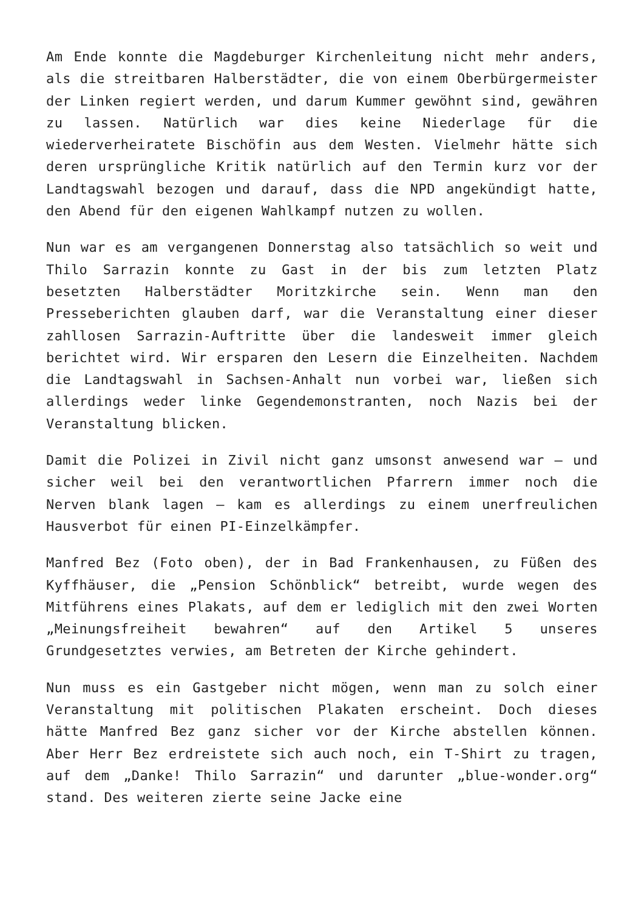Am Ende konnte die Magdeburger Kirchenleitung nicht mehr anders, als die streitbaren Halberstädter, die von einem Oberbürgermeister der Linken regiert werden, und darum Kummer gewöhnt sind, gewähren zu lassen. Natürlich war dies keine Niederlage für die wiederverheiratete Bischöfin aus dem Westen. Vielmehr hätte sich deren ursprüngliche Kritik natürlich auf den Termin kurz vor der Landtagswahl bezogen und darauf, dass die NPD angekündigt hatte, den Abend für den eigenen Wahlkampf nutzen zu wollen.
Nun war es am vergangenen Donnerstag also tatsächlich so weit und Thilo Sarrazin konnte zu Gast in der bis zum letzten Platz besetzten Halberstädter Moritzkirche sein. Wenn man den Presseberichten glauben darf, war die Veranstaltung einer dieser zahllosen Sarrazin-Auftritte über die landesweit immer gleich berichtet wird. Wir ersparen den Lesern die Einzelheiten. Nachdem die Landtagswahl in Sachsen-Anhalt nun vorbei war, ließen sich allerdings weder linke Gegendemonstranten, noch Nazis bei der Veranstaltung blicken.
Damit die Polizei in Zivil nicht ganz umsonst anwesend war – und sicher weil bei den verantwortlichen Pfarrern immer noch die Nerven blank lagen – kam es allerdings zu einem unerfreulichen Hausverbot für einen PI-Einzelkämpfer.
Manfred Bez (Foto oben), der in Bad Frankenhausen, zu Füßen des Kyffhäuser, die „Pension Schönblick“ betreibt, wurde wegen des Mitführens eines Plakats, auf dem er lediglich mit den zwei Worten „Meinungsfreiheit bewahren“ auf den Artikel 5 unseres Grundgesetztes verwies, am Betreten der Kirche gehindert.
Nun muss es ein Gastgeber nicht mögen, wenn man zu solch einer Veranstaltung mit politischen Plakaten erscheint. Doch dieses hätte Manfred Bez ganz sicher vor der Kirche abstellen können. Aber Herr Bez erdreistete sich auch noch, ein T-Shirt zu tragen, auf dem „Danke! Thilo Sarrazin“ und darunter „blue-wonder.org“ stand. Des weiteren zierte seine Jacke eine